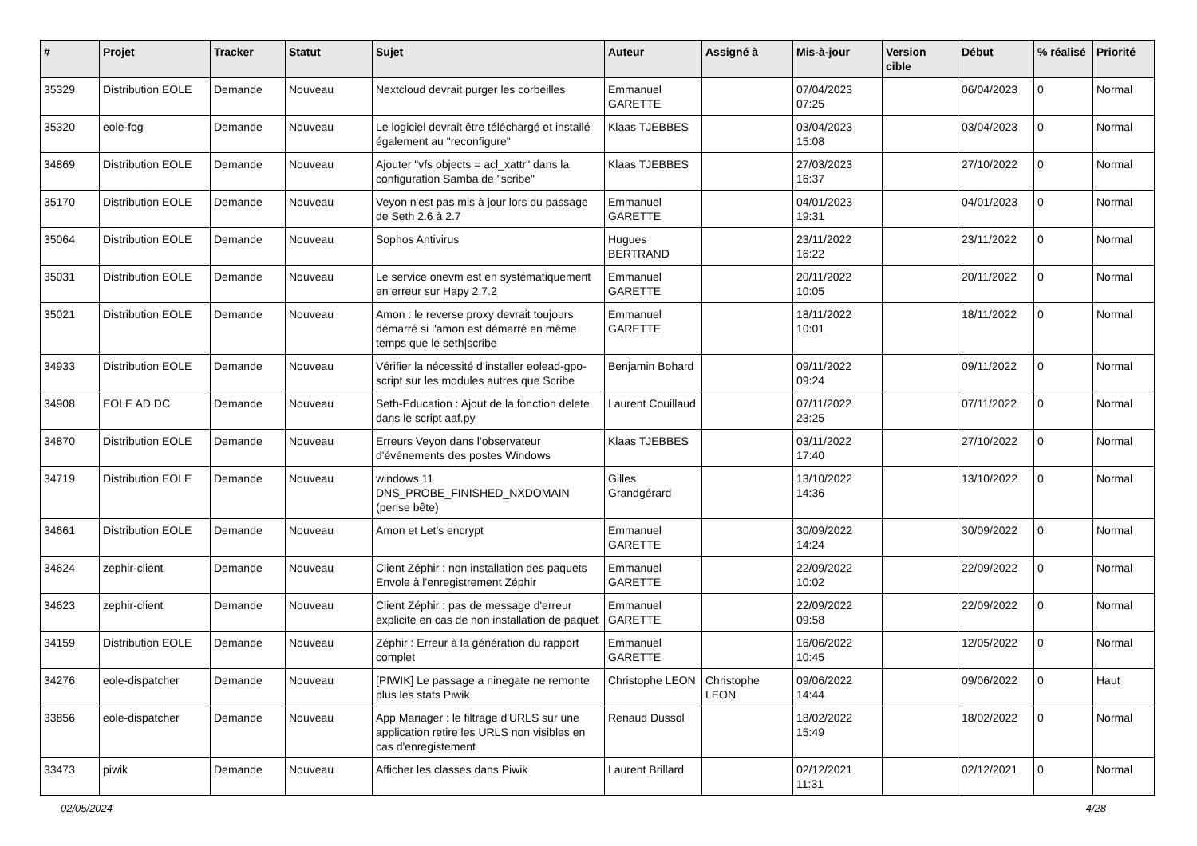| # | Projet | Tracker | Statut | Sujet | Auteur | Assigné à | Mis-à-jour | Version cible | Début | % réalisé | Priorité |
| --- | --- | --- | --- | --- | --- | --- | --- | --- | --- | --- | --- |
| 35329 | Distribution EOLE | Demande | Nouveau | Nextcloud devrait purger les corbeilles | Emmanuel GARETTE | | 07/04/2023 07:25 | | 06/04/2023 | 0 | Normal |
| 35320 | eole-fog | Demande | Nouveau | Le logiciel devrait être téléchargé et installé également au "reconfigure" | Klaas TJEBBES | | 03/04/2023 15:08 | | 03/04/2023 | 0 | Normal |
| 34869 | Distribution EOLE | Demande | Nouveau | Ajouter "vfs objects = acl_xattr" dans la configuration Samba de "scribe" | Klaas TJEBBES | | 27/03/2023 16:37 | | 27/10/2022 | 0 | Normal |
| 35170 | Distribution EOLE | Demande | Nouveau | Veyon n'est pas mis à jour lors du passage de Seth 2.6 à 2.7 | Emmanuel GARETTE | | 04/01/2023 19:31 | | 04/01/2023 | 0 | Normal |
| 35064 | Distribution EOLE | Demande | Nouveau | Sophos Antivirus | Hugues BERTRAND | | 23/11/2022 16:22 | | 23/11/2022 | 0 | Normal |
| 35031 | Distribution EOLE | Demande | Nouveau | Le service onevm est en systématiquement en erreur sur Hapy 2.7.2 | Emmanuel GARETTE | | 20/11/2022 10:05 | | 20/11/2022 | 0 | Normal |
| 35021 | Distribution EOLE | Demande | Nouveau | Amon : le reverse proxy devrait toujours démarré si l'amon est démarré en même temps que le seth/scribe | Emmanuel GARETTE | | 18/11/2022 10:01 | | 18/11/2022 | 0 | Normal |
| 34933 | Distribution EOLE | Demande | Nouveau | Vérifier la nécessité d’installer eolead-gpo-script sur les modules autres que Scribe | Benjamin Bohard | | 09/11/2022 09:24 | | 09/11/2022 | 0 | Normal |
| 34908 | EOLE AD DC | Demande | Nouveau | Seth-Education : Ajout de la fonction delete dans le script aaf.py | Laurent Couillaud | | 07/11/2022 23:25 | | 07/11/2022 | 0 | Normal |
| 34870 | Distribution EOLE | Demande | Nouveau | Erreurs Veyon dans l'observateur d'événements des postes Windows | Klaas TJEBBES | | 03/11/2022 17:40 | | 27/10/2022 | 0 | Normal |
| 34719 | Distribution EOLE | Demande | Nouveau | windows 11 DNS_PROBE_FINISHED_NXDOMAIN (pense bête) | Gilles Grandgérard | | 13/10/2022 14:36 | | 13/10/2022 | 0 | Normal |
| 34661 | Distribution EOLE | Demande | Nouveau | Amon et Let's encrypt | Emmanuel GARETTE | | 30/09/2022 14:24 | | 30/09/2022 | 0 | Normal |
| 34624 | zephir-client | Demande | Nouveau | Client Zéphir : non installation des paquets Envole à l'enregistrement Zéphir | Emmanuel GARETTE | | 22/09/2022 10:02 | | 22/09/2022 | 0 | Normal |
| 34623 | zephir-client | Demande | Nouveau | Client Zéphir : pas de message d'erreur explicite en cas de non installation de paquet | Emmanuel GARETTE | | 22/09/2022 09:58 | | 22/09/2022 | 0 | Normal |
| 34159 | Distribution EOLE | Demande | Nouveau | Zéphir : Erreur à la génération du rapport complet | Emmanuel GARETTE | | 16/06/2022 10:45 | | 12/05/2022 | 0 | Normal |
| 34276 | eole-dispatcher | Demande | Nouveau | [PIWIK] Le passage a ninegate ne remonte plus les stats Piwik | Christophe LEON | Christophe LEON | 09/06/2022 14:44 | | 09/06/2022 | 0 | Haut |
| 33856 | eole-dispatcher | Demande | Nouveau | App Manager : le filtrage d'URLS sur une application retire les URLS non visibles en cas d'enregistement | Renaud Dussol | | 18/02/2022 15:49 | | 18/02/2022 | 0 | Normal |
| 33473 | piwik | Demande | Nouveau | Afficher les classes dans Piwik | Laurent Brillard | | 02/12/2021 11:31 | | 02/12/2021 | 0 | Normal |
02/05/2024 4/28